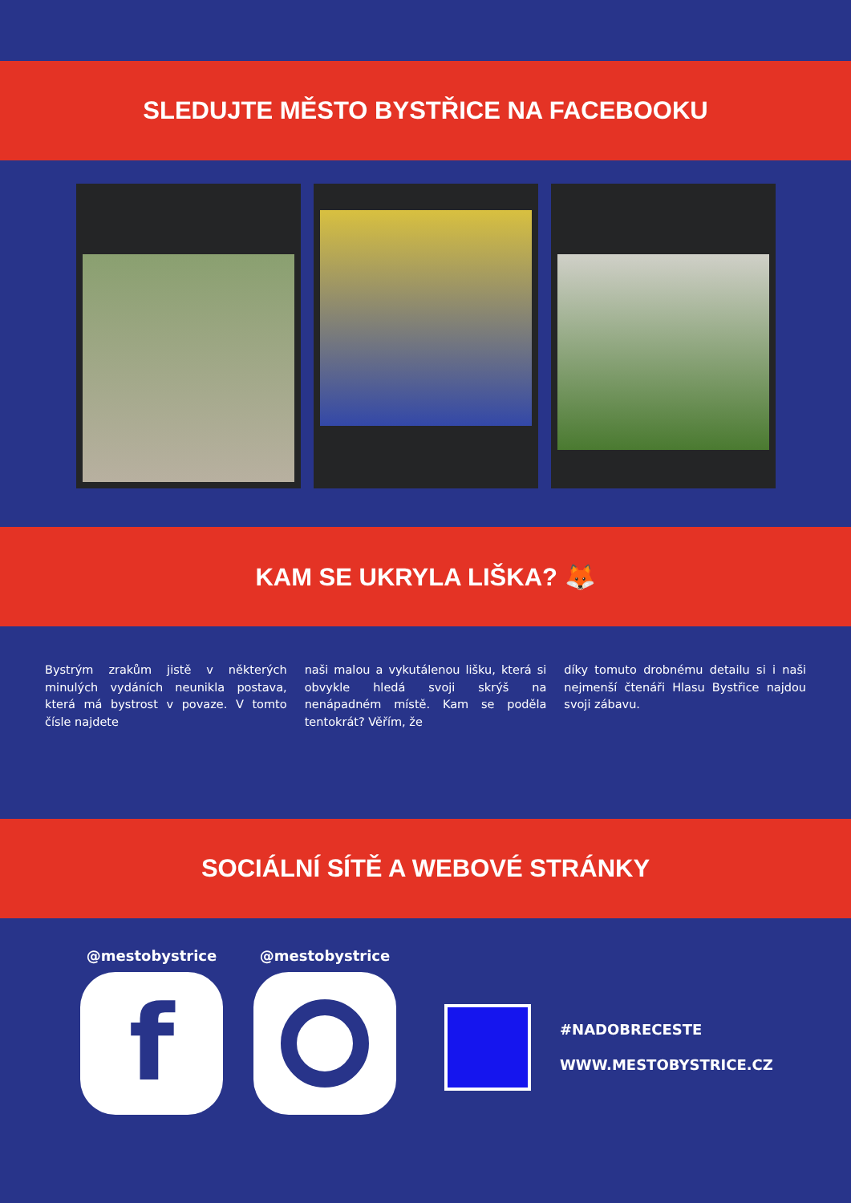SLEDUJTE MĚSTO BYSTŘICE NA FACEBOOKU
KAM SE UKRYLA LIŠKA? 🦊
Bystrým zrakům jistě v některých minulých vydáních neunikla postava, která má bystrost v povaze. V tomto čísle najdete
naši malou a vykutálenou lišku, která si obvykle hledá svoji skrýš na nenápadném místě. Kam se poděla tentokrát? Věřím, že
díky tomuto drobnému detailu si i naši nejmenší čtenáři Hlasu Bystřice najdou svoji zábavu.
SOCIÁLNÍ SÍTĚ A WEBOVÉ STRÁNKY
@mestobystrice
f
@mestobystrice
#NADOBRECESTE
WWW.MESTOBYSTRICE.CZ